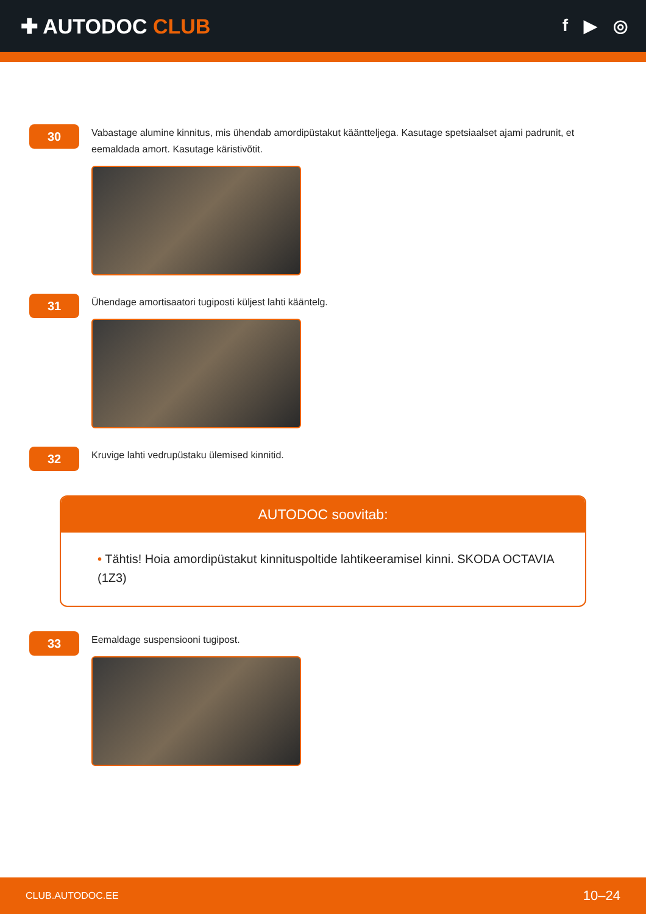✚ AUTODOC CLUB
f ▶ ◎
30
Vabastage alumine kinnitus, mis ühendab amordipüstakut kääntteljega. Kasutage spetsiaalset ajami padrunit, et eemaldada amort. Kasutage käristivõtit.
31
Ühendage amortisaatori tugiposti küljest lahti kääntelg.
32
Kruvige lahti vedrupüstaku ülemised kinnitid.
AUTODOC soovitab:
• Tähtis! Hoia amordipüstakut kinnituspoltide lahtikeeramisel kinni. SKODA OCTAVIA (1Z3)
33
Eemaldage suspensiooni tugipost.
CLUB.AUTODOC.EE 10–24